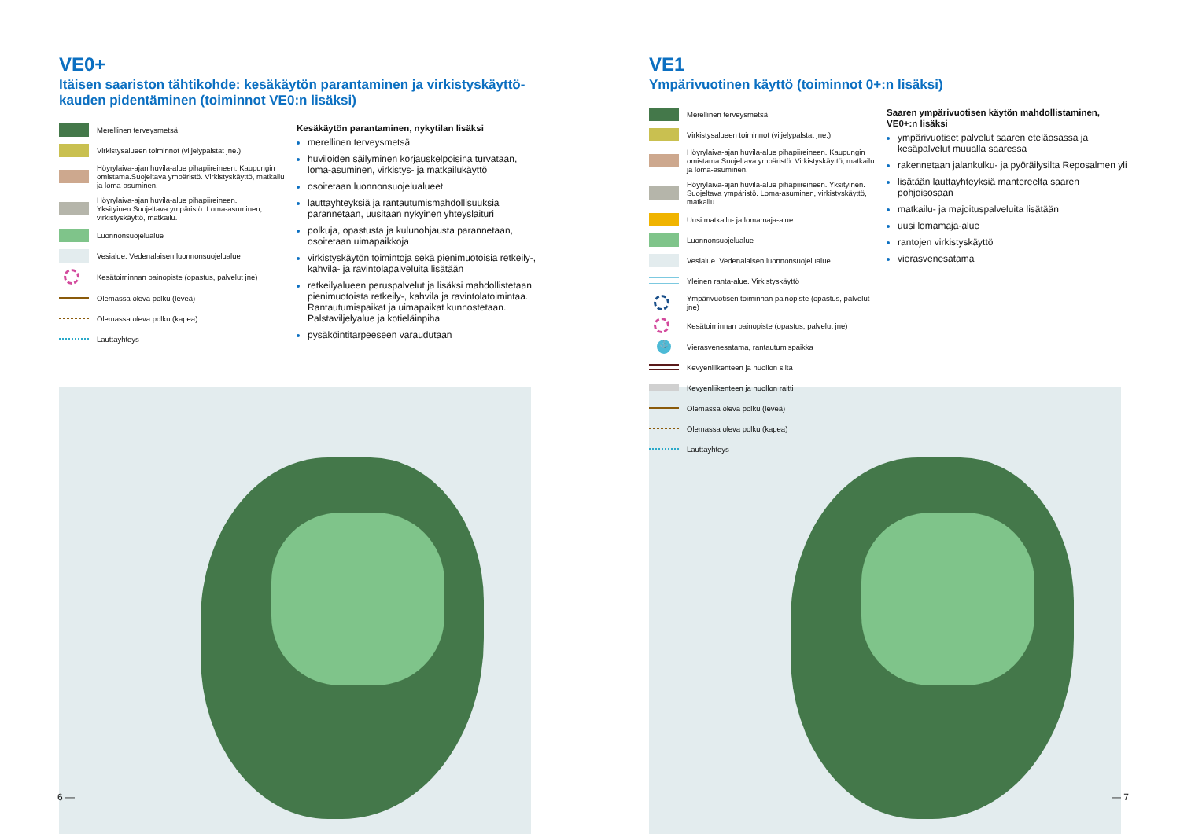VE0+
Itäisen saariston tähtikohde: kesäkäytön parantaminen ja virkistyskäyttö-kauden pidentäminen (toiminnot VE0:n lisäksi)
Merellinen terveysmetsä
Virkistysalueen toiminnot (viljelypalstat jne.)
Höyrylaiva-ajan huvila-alue pihapiireineen. Kaupungin omistama.Suojeltava ympäristö. Virkistyskäyttö, matkailu ja loma-asuminen.
Höyrylaiva-ajan huvila-alue pihapiireineen. Yksityinen.Suojeltava ympäristö. Loma-asuminen, virkistyskäyttö, matkailu.
Luonnonsuojelualue
Vesialue. Vedenalaisen luonnonsuojelualue
Kesätoiminnan painopiste (opastus, palvelut jne)
Olemassa oleva polku (leveä)
Olemassa oleva polku (kapea)
Lauttayhteys
Kesäkäytön parantaminen, nykytilan lisäksi
merellinen terveysmetsä
huviloiden säilyminen korjauskelpoisina turvataan, loma-asuminen, virkistys- ja matkailukäyttö
osoitetaan luonnonsuojelualueet
lauttayhteyksiä ja rantautumismahdollisuuksia parannetaan, uusitaan nykyinen yhteyslaituri
polkuja, opastusta ja kulunohjausta parannetaan, osoitetaan uimapaikkoja
virkistyskäytön toimintoja sekä pienimuotoisia retkeily-, kahvila- ja ravintolapalveluita lisätään
retkeilyalueen peruspalvelut ja lisäksi mahdollistetaan pienimuotoista retkeily-, kahvila ja ravintolatoimintaa. Rantautumispaikat ja uimapaikat kunnostetaan. Palstaviljelyalue ja kotieläinpiha
pysäköintitarpeeseen varaudutaan
6 —
VE1
Ympärivuotinen käyttö (toiminnot 0+:n lisäksi)
Merellinen terveysmetsä
Virkistysalueen toiminnot (viljelypalstat jne.)
Höyrylaiva-ajan huvila-alue pihapiireineen. Kaupungin omistama.Suojeltava ympäristö. Virkistyskäyttö, matkailu ja loma-asuminen.
Höyrylaiva-ajan huvila-alue pihapiireineen. Yksityinen. Suojeltava ympäristö. Loma-asuminen, virkistyskäyttö, matkailu.
Uusi matkailu- ja lomamaja-alue
Luonnonsuojelualue
Vesialue. Vedenalaisen luonnonsuojelualue
Yleinen ranta-alue. Virkistyskäyttö
Ympärivuotisen toiminnan painopiste (opastus, palvelut jne)
Kesätoiminnan painopiste (opastus, palvelut jne)
⚓ Vierasvenesatama, rantautumispaikka
Kevyenliikenteen ja huollon silta
Kevyenliikenteen ja huollon raitti
Olemassa oleva polku (leveä)
Olemassa oleva polku (kapea)
Lauttayhteys
Saaren ympärivuotisen käytön mahdollistaminen, VE0+:n lisäksi
ympärivuotiset palvelut saaren eteläosassa ja kesäpalvelut muualla saaressa
rakennetaan jalankulku- ja pyöräilysilta Reposalmen yli
lisätään lauttayhteyksiä mantereelta saaren pohjoisosaan
matkailu- ja majoituspalveluita lisätään
uusi lomamaja-alue
rantojen virkistyskäyttö
vierasvenesatama
— 7